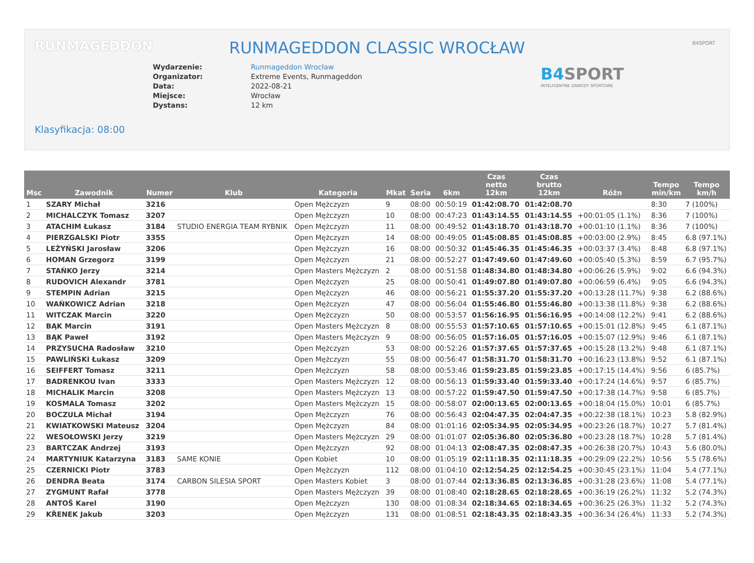RUNMAGEDDON B4SPORT
RUNMAGEDDON CLASSIC WROCŁAW
Wydarzenie: Runmageddon Wrocław
Organizator: Extreme Events, Runmageddon
Data: 2022-08-21
Miejsce: Wrocław
Dystans: 12 km
B4 SPORT
INTELIGENTNE ZAWODY SPORTOWE
Klasyfikacja: 08:00
| Msc | Zawodnik | Numer | Klub | Kategoria | Mkat | Seria | 6km | Czas netto 12km | Czas brutto 12km | Różn | Tempo min/km | Tempo km/h |
| --- | --- | --- | --- | --- | --- | --- | --- | --- | --- | --- | --- | --- |
| 1 | SZARY Michał | 3216 | | Open Mężczyzn | 9 | 08:00 | 00:50:19 | 01:42:08.70 | 01:42:08.70 | | 8:30 | 7 (100%) |
| 2 | MICHALCZYK Tomasz | 3207 | | Open Mężczyzn | 10 | 08:00 | 00:47:23 | 01:43:14.55 | 01:43:14.55 | +00:01:05 (1.1%) | 8:36 | 7 (100%) |
| 3 | ATACHIM Łukasz | 3184 | STUDIO ENERGIA TEAM RYBNIK | Open Mężczyzn | 11 | 08:00 | 00:49:52 | 01:43:18.70 | 01:43:18.70 | +00:01:10 (1.1%) | 8:36 | 7 (100%) |
| 4 | PIERZGALSKI Piotr | 3355 | | Open Mężczyzn | 14 | 08:00 | 00:49:05 | 01:45:08.85 | 01:45:08.85 | +00:03:00 (2.9%) | 8:45 | 6.8 (97.1%) |
| 5 | LEŻYŃSKI Jarosław | 3206 | | Open Mężczyzn | 16 | 08:00 | 00:50:32 | 01:45:46.35 | 01:45:46.35 | +00:03:37 (3.4%) | 8:48 | 6.8 (97.1%) |
| 6 | HOMAN Grzegorz | 3199 | | Open Mężczyzn | 21 | 08:00 | 00:52:27 | 01:47:49.60 | 01:47:49.60 | +00:05:40 (5.3%) | 8:59 | 6.7 (95.7%) |
| 7 | STAŃKO Jerzy | 3214 | | Open Masters Mężczyzn | 2 | 08:00 | 00:51:58 | 01:48:34.80 | 01:48:34.80 | +00:06:26 (5.9%) | 9:02 | 6.6 (94.3%) |
| 8 | RUDOVICH Alexandr | 3781 | | Open Mężczyzn | 25 | 08:00 | 00:50:41 | 01:49:07.80 | 01:49:07.80 | +00:06:59 (6.4%) | 9:05 | 6.6 (94.3%) |
| 9 | STEMPIN Adrian | 3215 | | Open Mężczyzn | 46 | 08:00 | 00:56:21 | 01:55:37.20 | 01:55:37.20 | +00:13:28 (11.7%) | 9:38 | 6.2 (88.6%) |
| 10 | WAŃKOWICZ Adrian | 3218 | | Open Mężczyzn | 47 | 08:00 | 00:56:04 | 01:55:46.80 | 01:55:46.80 | +00:13:38 (11.8%) | 9:38 | 6.2 (88.6%) |
| 11 | WITCZAK Marcin | 3220 | | Open Mężczyzn | 50 | 08:00 | 00:53:57 | 01:56:16.95 | 01:56:16.95 | +00:14:08 (12.2%) | 9:41 | 6.2 (88.6%) |
| 12 | BĄK Marcin | 3191 | | Open Masters Mężczyzn | 8 | 08:00 | 00:55:53 | 01:57:10.65 | 01:57:10.65 | +00:15:01 (12.8%) | 9:45 | 6.1 (87.1%) |
| 13 | BĄK Paweł | 3192 | | Open Masters Mężczyzn | 9 | 08:00 | 00:56:05 | 01:57:16.05 | 01:57:16.05 | +00:15:07 (12.9%) | 9:46 | 6.1 (87.1%) |
| 14 | PRZYSUCHA Radosław | 3210 | | Open Mężczyzn | 53 | 08:00 | 00:52:26 | 01:57:37.65 | 01:57:37.65 | +00:15:28 (13.2%) | 9:48 | 6.1 (87.1%) |
| 15 | PAWLIŃSKI Łukasz | 3209 | | Open Mężczyzn | 55 | 08:00 | 00:56:47 | 01:58:31.70 | 01:58:31.70 | +00:16:23 (13.8%) | 9:52 | 6.1 (87.1%) |
| 16 | SEIFFERT Tomasz | 3211 | | Open Mężczyzn | 58 | 08:00 | 00:53:46 | 01:59:23.85 | 01:59:23.85 | +00:17:15 (14.4%) | 9:56 | 6 (85.7%) |
| 17 | BADRENKOU Ivan | 3333 | | Open Masters Mężczyzn | 12 | 08:00 | 00:56:13 | 01:59:33.40 | 01:59:33.40 | +00:17:24 (14.6%) | 9:57 | 6 (85.7%) |
| 18 | MICHALIK Marcin | 3208 | | Open Masters Mężczyzn | 13 | 08:00 | 00:57:22 | 01:59:47.50 | 01:59:47.50 | +00:17:38 (14.7%) | 9:58 | 6 (85.7%) |
| 19 | KOSMALA Tomasz | 3202 | | Open Masters Mężczyzn | 15 | 08:00 | 00:58:07 | 02:00:13.65 | 02:00:13.65 | +00:18:04 (15.0%) | 10:01 | 6 (85.7%) |
| 20 | BOCZULA Michał | 3194 | | Open Mężczyzn | 76 | 08:00 | 00:56:43 | 02:04:47.35 | 02:04:47.35 | +00:22:38 (18.1%) | 10:23 | 5.8 (82.9%) |
| 21 | KWIATKOWSKI Mateusz | 3204 | | Open Mężczyzn | 84 | 08:00 | 01:01:16 | 02:05:34.95 | 02:05:34.95 | +00:23:26 (18.7%) | 10:27 | 5.7 (81.4%) |
| 22 | WESOŁOWSKI Jerzy | 3219 | | Open Masters Mężczyzn | 29 | 08:00 | 01:01:07 | 02:05:36.80 | 02:05:36.80 | +00:23:28 (18.7%) | 10:28 | 5.7 (81.4%) |
| 23 | BARTCZAK Andrzej | 3193 | | Open Mężczyzn | 92 | 08:00 | 01:04:13 | 02:08:47.35 | 02:08:47.35 | +00:26:38 (20.7%) | 10:43 | 5.6 (80.0%) |
| 24 | MARTYNIUK Katarzyna | 3183 | SAME KONIE | Open Kobiet | 10 | 08:00 | 01:05:19 | 02:11:18.35 | 02:11:18.35 | +00:29:09 (22.2%) | 10:56 | 5.5 (78.6%) |
| 25 | CZERNICKI Piotr | 3783 | | Open Mężczyzn | 112 | 08:00 | 01:04:10 | 02:12:54.25 | 02:12:54.25 | +00:30:45 (23.1%) | 11:04 | 5.4 (77.1%) |
| 26 | DENDRA Beata | 3174 | CARBON SILESIA SPORT | Open Masters Kobiet | 3 | 08:00 | 01:07:44 | 02:13:36.85 | 02:13:36.85 | +00:31:28 (23.6%) | 11:08 | 5.4 (77.1%) |
| 27 | ZYGMUNT Rafał | 3778 | | Open Masters Mężczyzn | 39 | 08:00 | 01:08:40 | 02:18:28.65 | 02:18:28.65 | +00:36:19 (26.2%) | 11:32 | 5.2 (74.3%) |
| 28 | ANTOŠ Karel | 3190 | | Open Mężczyzn | 130 | 08:00 | 01:08:34 | 02:18:34.65 | 02:18:34.65 | +00:36:25 (26.3%) | 11:32 | 5.2 (74.3%) |
| 29 | KŘENEK Jakub | 3203 | | Open Mężczyzn | 131 | 08:00 | 01:08:51 | 02:18:43.35 | 02:18:43.35 | +00:36:34 (26.4%) | 11:33 | 5.2 (74.3%) |